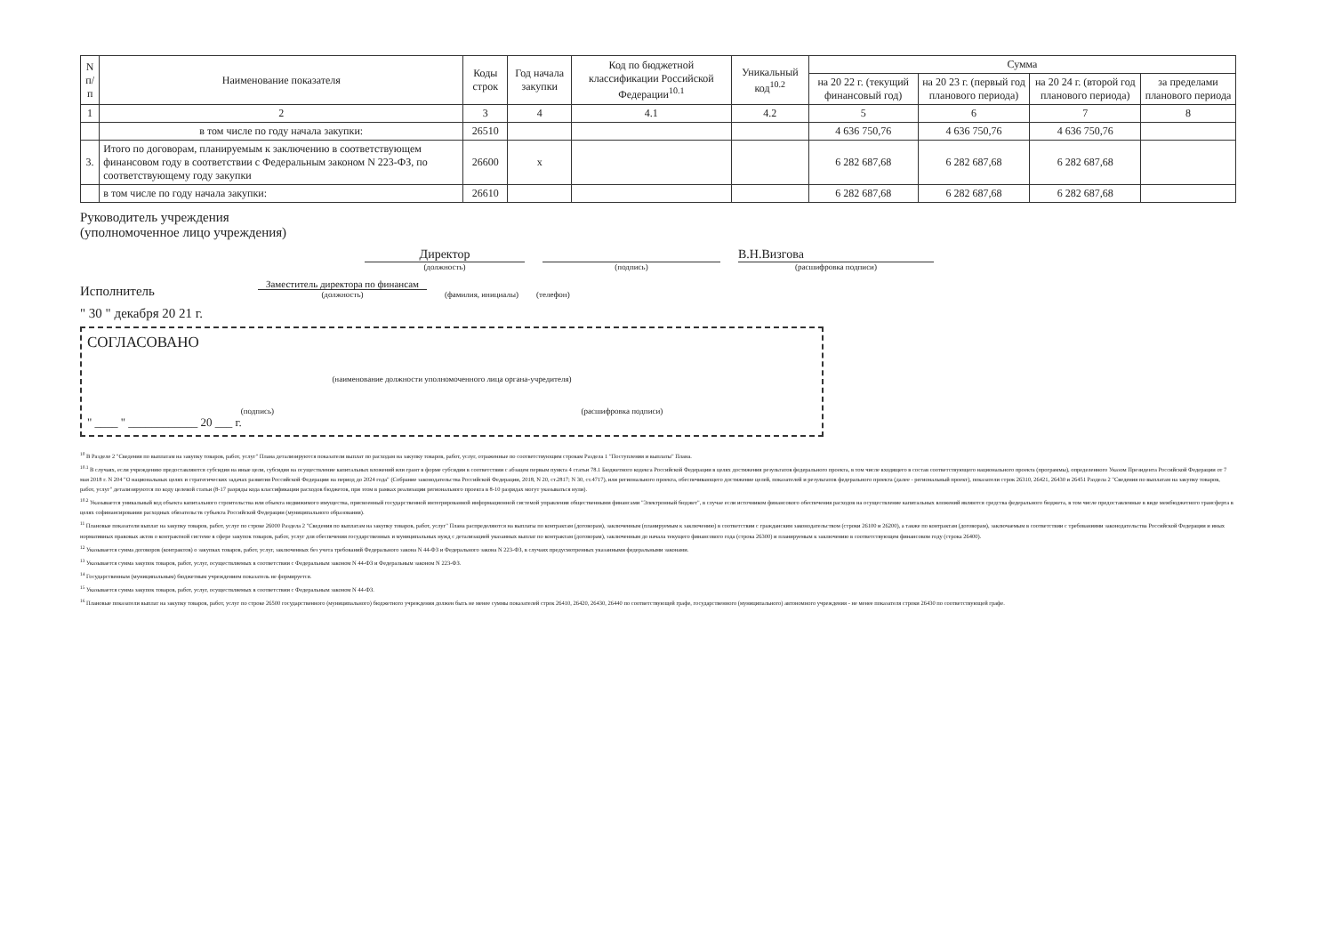| N п/п | Наименование показателя | Коды строк | Год начала закупки | Код по бюджетной классификации Российской Федерации<sup>10.1</sup> | Уникальный код<sup>10.2</sup> | Сумма | | | |
| --- | --- | --- | --- | --- | --- | --- | --- | --- | --- |
| | | | | | | на 20 22 г. (текущий финансовый год) | на 20 23 г. (первый год планового периода) | на 20 24 г. (второй год планового периода) | за пределами планового периода |
| 1 | 2 | 3 | 4 | 4.1 | 4.2 | 5 | 6 | 7 | 8 |
| | в том числе по году начала закупки: | 26510 | | | | 4 636 750,76 | 4 636 750,76 | 4 636 750,76 | |
| 3. | Итого по договорам, планируемым к заключению в соответствующем финансовом году в соответствии с Федеральным законом N 223-ФЗ, по соответствующему году закупки | 26600 | х | | | 6 282 687,68 | 6 282 687,68 | 6 282 687,68 | |
| | в том числе по году начала закупки: | 26610 | | | | 6 282 687,68 | 6 282 687,68 | 6 282 687,68 | |
Руководитель учреждения
(уполномоченное лицо учреждения)
Директор
(должность)
(подпись)
В.Н.Визгова
(расшифровка подписи)
Исполнитель
Заместитель директора по финансам
(должность)
(фамилия, инициалы)
(телефон)
" 30 " декабря 20 21 г.
СОГЛАСОВАНО
(наименование должности уполномоченного лица органа-учредителя)
(подпись) (расшифровка подписи)
" ____ " ____________ 20 ___ г.
<sup>10</sup> В Разделе 2 "Сведения по выплатам на закупку товаров, работ, услуг" Плана детализируются показатели выплат по расходам на закупку товаров, работ, услуг, отраженные по соответствующим строкам Раздела 1 "Поступления и выплаты" Плана.
<sup>10.1</sup> В случаях, если учреждению предоставляются субсидия на иные цели, субсидия на осуществление капитальных вложений или грант в форме субсидии в соответствии с абзацем первым пункта 4 статьи 78.1 Бюджетного кодекса Российской Федерации в целях достижения результатов федерального проекта, в том числе входящего в состав соответствующего национального проекта (программы), определенного Указом Президента Российской Федерации от 7 мая 2018 г. N 204 "О национальных целях и стратегических задачах развития Российской Федерации на период до 2024 года" (Собрание законодательства Российской Федерации, 2018, N 20, ст.2817; N 30, ст.4717), или регионального проекта, обеспечивающего достижение целей, показателей и результатов федерального проекта (далее - региональный проект), показатели строк 26310, 26421, 26430 и 26451 Раздела 2 "Сведения по выплатам на закупку товаров, работ, услуг" детализируются по коду целевой статьи (8-17 разряды кода классификации расходов бюджетов, при этом в рамках реализации регионального проекта в 8-10 разрядах могут указываться нули).
<sup>10.2</sup> Указывается уникальный код объекта капитального строительства или объекта недвижимого имущества, присвоенный государственной интегрированной информационной системой управления общественными финансами "Электронный бюджет", в случае если источником финансового обеспечения расходов на осуществление капитальных вложений являются средства федерального бюджета, в том числе предоставленные в виде межбюджетного трансферта в целях софинансирования расходных обязательств субъекта Российской Федерации (муниципального образования).
<sup>11</sup> Плановые показатели выплат на закупку товаров, работ, услуг по строке 26000 Раздела 2 "Сведения по выплатам на закупку товаров, работ, услуг" Плана распределяются на выплаты по контрактам (договорам), заключенным (планируемым к заключению) в соответствии с гражданским законодательством (строки 26100 и 26200), а также по контрактам (договорам), заключаемым в соответствии с требованиями законодательства Российской Федерации и иных нормативных правовых актов о контрактной системе в сфере закупок товаров, работ, услуг для обеспечения государственных и муниципальных нужд с детализацией указанных выплат по контрактам (договорам), заключенным до начала текущего финансового года (строка 26300) и планируемым к заключению в соответствующем финансовом году (строка 26400).
<sup>12</sup> Указывается сумма договоров (контрактов) о закупках товаров, работ, услуг, заключенных без учета требований Федерального закона N 44-ФЗ и Федерального закона N 223-ФЗ, в случаях предусмотренных указанными федеральными законами.
<sup>13</sup> Указывается сумма закупок товаров, работ, услуг, осуществляемых в соответствии с Федеральным законом N 44-ФЗ и Федеральным законом N 223-ФЗ.
<sup>14</sup> Государственным (муниципальным) бюджетным учреждением показатель не формируется.
<sup>15</sup> Указывается сумма закупок товаров, работ, услуг, осуществляемых в соответствии с Федеральным законом N 44-ФЗ.
<sup>16</sup> Плановые показатели выплат на закупку товаров, работ, услуг по строке 26500 государственного (муниципального) бюджетного учреждения должен быть не менее суммы показателей строк 26410, 26420, 26430, 26440 по соответствующей графе, государственного (муниципального) автономного учреждения - не менее показателя строки 26430 по соответствующей графе.